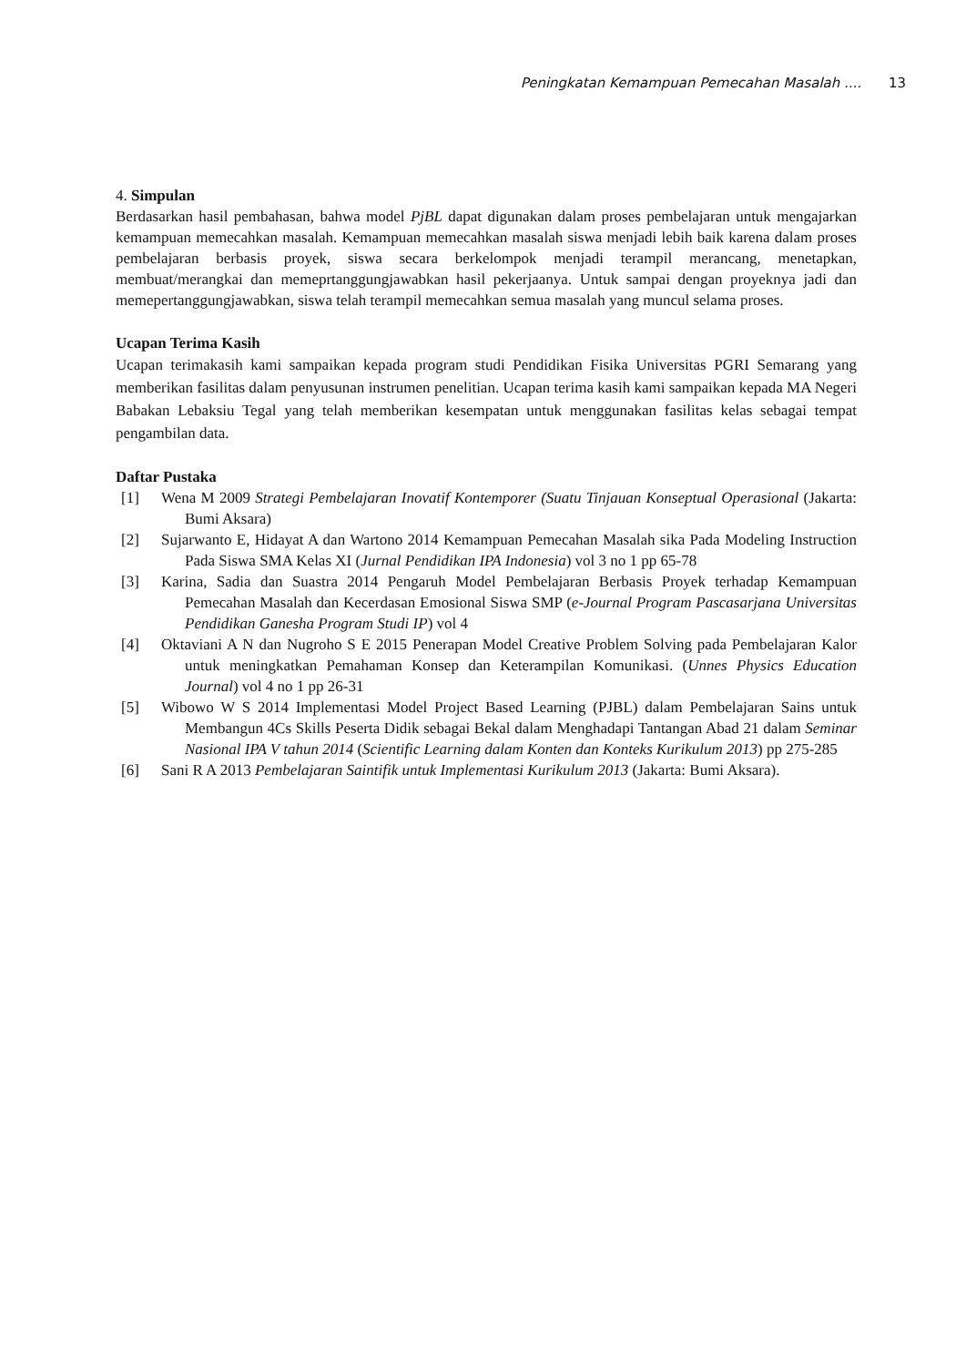Peningkatan Kemampuan Pemecahan Masalah .... 13
4. Simpulan
Berdasarkan hasil pembahasan, bahwa model PjBL dapat digunakan dalam proses pembelajaran untuk mengajarkan kemampuan memecahkan masalah. Kemampuan memecahkan masalah siswa menjadi lebih baik karena dalam proses pembelajaran berbasis proyek, siswa secara berkelompok menjadi terampil merancang, menetapkan, membuat/merangkai dan memeprtanggungjawabkan hasil pekerjaanya. Untuk sampai dengan proyeknya jadi dan memepertanggungjawabkan, siswa telah terampil memecahkan semua masalah yang muncul selama proses.
Ucapan Terima Kasih
Ucapan terimakasih kami sampaikan kepada program studi Pendidikan Fisika Universitas PGRI Semarang yang memberikan fasilitas dalam penyusunan instrumen penelitian. Ucapan terima kasih kami sampaikan kepada MA Negeri Babakan Lebaksiu Tegal yang telah memberikan kesempatan untuk menggunakan fasilitas kelas sebagai tempat pengambilan data.
Daftar Pustaka
[1] Wena M 2009 Strategi Pembelajaran Inovatif Kontemporer (Suatu Tinjauan Konseptual Operasional (Jakarta: Bumi Aksara)
[2] Sujarwanto E, Hidayat A dan Wartono 2014 Kemampuan Pemecahan Masalah sika Pada Modeling Instruction Pada Siswa SMA Kelas XI (Jurnal Pendidikan IPA Indonesia) vol 3 no 1 pp 65-78
[3] Karina, Sadia dan Suastra 2014 Pengaruh Model Pembelajaran Berbasis Proyek terhadap Kemampuan Pemecahan Masalah dan Kecerdasan Emosional Siswa SMP (e-Journal Program Pascasarjana Universitas Pendidikan Ganesha Program Studi IP) vol 4
[4] Oktaviani A N dan Nugroho S E 2015 Penerapan Model Creative Problem Solving pada Pembelajaran Kalor untuk meningkatkan Pemahaman Konsep dan Keterampilan Komunikasi. (Unnes Physics Education Journal) vol 4 no 1 pp 26-31
[5] Wibowo W S 2014 Implementasi Model Project Based Learning (PJBL) dalam Pembelajaran Sains untuk Membangun 4Cs Skills Peserta Didik sebagai Bekal dalam Menghadapi Tantangan Abad 21 dalam Seminar Nasional IPA V tahun 2014 (Scientific Learning dalam Konten dan Konteks Kurikulum 2013) pp 275-285
[6] Sani R A 2013 Pembelajaran Saintifik untuk Implementasi Kurikulum 2013 (Jakarta: Bumi Aksara).